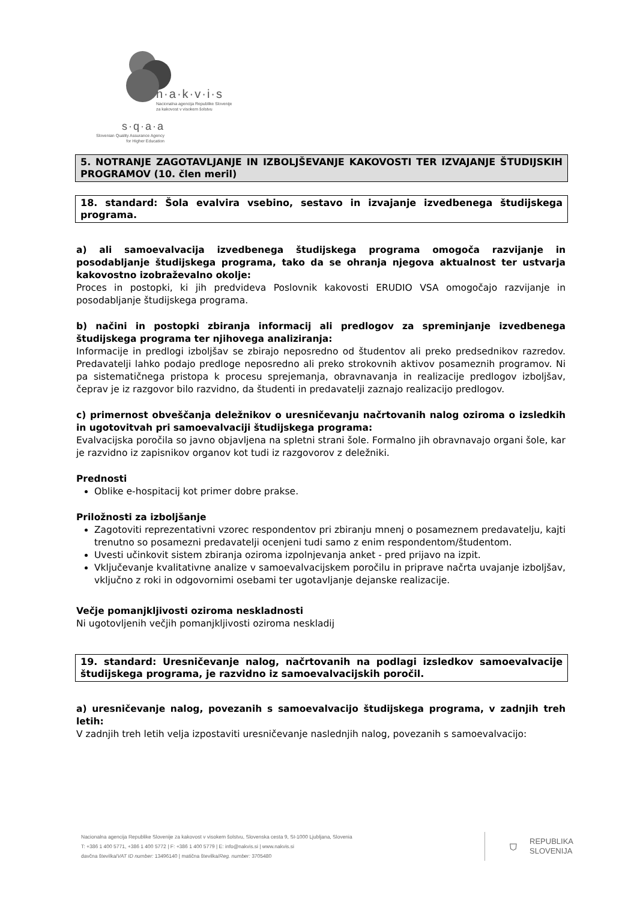n·a·k·v·i·s
Nacionalna agencija Republike Slovenije
za kakovost v visokem šolstvu
s·q·a·a
Slovenian Quality Assurance Agency
for Higher Education
5. NOTRANJE ZAGOTAVLJANJE IN IZBOLJŠEVANJE KAKOVOSTI TER IZVAJANJE ŠTUDIJSKIH PROGRAMOV (10. člen meril)
18. standard: Šola evalvira vsebino, sestavo in izvajanje izvedbenega študijskega programa.
a) ali samoevalvacija izvedbenega študijskega programa omogoča razvijanje in posodabljanje študijskega programa, tako da se ohranja njegova aktualnost ter ustvarja kakovostno izobraževalno okolje:
Proces in postopki, ki jih predvideva Poslovnik kakovosti ERUDIO VSA omogočajo razvijanje in posodabljanje študijskega programa.
b) načini in postopki zbiranja informacij ali predlogov za spreminjanje izvedbenega študijskega programa ter njihovega analiziranja:
Informacije in predlogi izboljšav se zbirajo neposredno od študentov ali preko predsednikov razredov. Predavatelji lahko podajo predloge neposredno ali preko strokovnih aktivov posameznih programov. Ni pa sistematičnega pristopa k procesu sprejemanja, obravnavanja in realizacije predlogov izboljšav, čeprav je iz razgovor bilo razvidno, da študenti in predavatelji zaznajo realizacijo predlogov.
c) primernost obveščanja deležnikov o uresničevanju načrtovanih nalog oziroma o izsledkih in ugotovitvah pri samoevalvaciji študijskega programa:
Evalvacijska poročila so javno objavljena na spletni strani šole. Formalno jih obravnavajo organi šole, kar je razvidno iz zapisnikov organov kot tudi iz razgovorov z deležniki.
Prednosti
Oblike e-hospitacij kot primer dobre prakse.
Priložnosti za izboljšanje
Zagotoviti reprezentativni vzorec respondentov pri zbiranju mnenj o posameznem predavatelju, kajti trenutno so posamezni predavatelji ocenjeni tudi samo z enim respondentom/študentom.
Uvesti učinkovit sistem zbiranja oziroma izpolnjevanja anket - pred prijavo na izpit.
Vključevanje kvalitativne analize v samoevalvacijskem poročilu in priprave načrta uvajanje izboljšav, vključno z roki in odgovornimi osebami ter ugotavljanje dejanske realizacije.
Večje pomanjkljivosti oziroma neskladnosti
Ni ugotovljenih večjih pomanjkljivosti oziroma neskladij
19. standard: Uresničevanje nalog, načrtovanih na podlagi izsledkov samoevalvacije študijskega programa, je razvidno iz samoevalvacijskih poročil.
a) uresničevanje nalog, povezanih s samoevalvacijo študijskega programa, v zadnjih treh letih:
V zadnjih treh letih velja izpostaviti uresničevanje naslednjih nalog, povezanih s samoevalvacijo:
Nacionalna agencija Republike Slovenije za kakovost v visokem šolstvu, Slovenska cesta 9, SI-1000 Ljubljana, Slovenia
T: +386 1 400 5771, +386 1 400 5772 | F: +386 1 400 5779 | E: info@nakvis.si | www.nakvis.si
davčna številka/VAT ID number: 13496140 | matična številka/Reg. number: 3705480
⛉ REPUBLIKA
SLOVENIJA